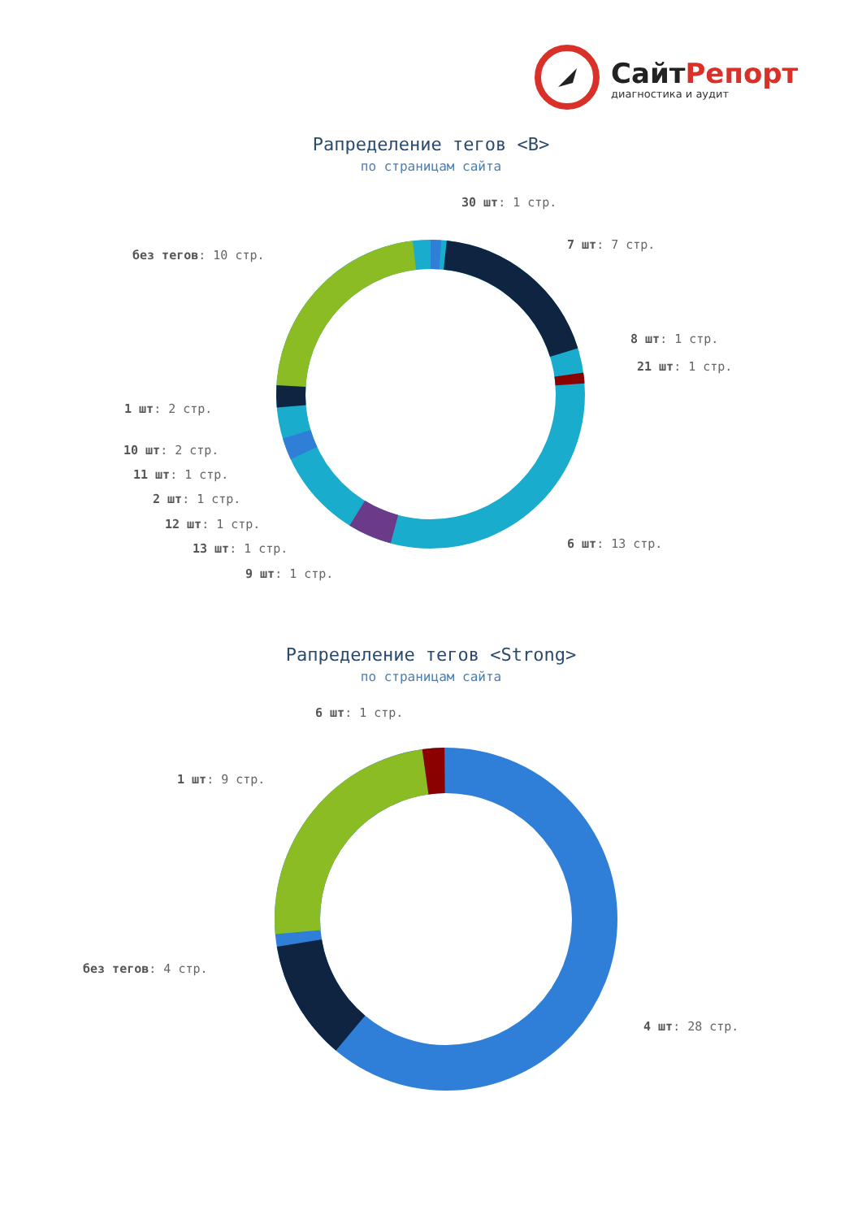СайтРепорт
диагностика и аудит
Рапределение тегов <B>
по страницам сайта
30 шт: 1 стр.
7 шт: 7 стр.
без тегов: 10 стр.
8 шт: 1 стр.
21 шт: 1 стр.
1 шт: 2 стр.
10 шт: 2 стр.
11 шт: 1 стр.
2 шт: 1 стр.
12 шт: 1 стр.
13 шт: 1 стр. 6 шт: 13 стр.
9 шт: 1 стр.
Рапределение тегов <Strong>
по страницам сайта
6 шт: 1 стр.
1 шт: 9 стр.
без тегов: 4 стр.
4 шт: 28 стр.